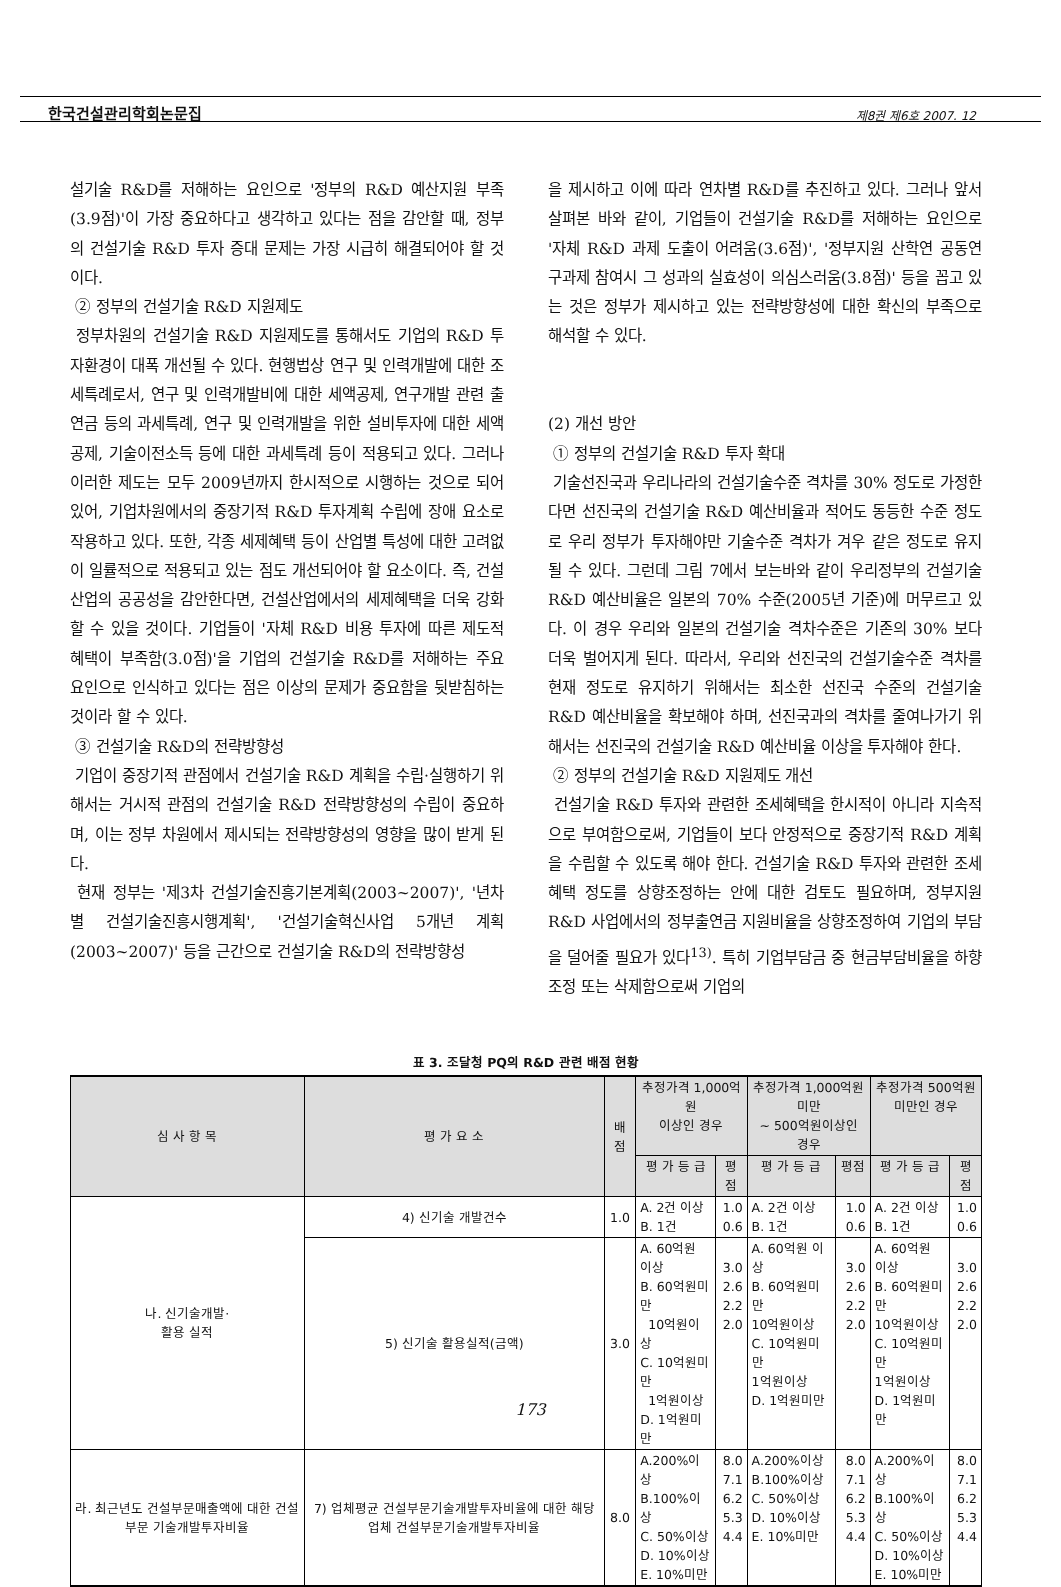한국건설관리학회논문집 제8권 제6호 2007. 12
설기술 R&D를 저해하는 요인으로 '정부의 R&D 예산지원 부족(3.9점)'이 가장 중요하다고 생각하고 있다는 점을 감안할 때, 정부의 건설기술 R&D 투자 증대 문제는 가장 시급히 해결되어야 할 것이다.
② 정부의 건설기술 R&D 지원제도
정부차원의 건설기술 R&D 지원제도를 통해서도 기업의 R&D 투자환경이 대폭 개선될 수 있다. 현행법상 연구 및 인력개발에 대한 조세특례로서, 연구 및 인력개발비에 대한 세액공제, 연구개발 관련 출연금 등의 과세특례, 연구 및 인력개발을 위한 설비투자에 대한 세액공제, 기술이전소득 등에 대한 과세특례 등이 적용되고 있다. 그러나 이러한 제도는 모두 2009년까지 한시적으로 시행하는 것으로 되어있어, 기업차원에서의 중장기적 R&D 투자계획 수립에 장애 요소로 작용하고 있다. 또한, 각종 세제혜택 등이 산업별 특성에 대한 고려없이 일률적으로 적용되고 있는 점도 개선되어야 할 요소이다. 즉, 건설산업의 공공성을 감안한다면, 건설산업에서의 세제혜택을 더욱 강화할 수 있을 것이다. 기업들이 '자체 R&D 비용 투자에 따른 제도적 혜택이 부족함(3.0점)'을 기업의 건설기술 R&D를 저해하는 주요 요인으로 인식하고 있다는 점은 이상의 문제가 중요함을 뒷받침하는 것이라 할 수 있다.
③ 건설기술 R&D의 전략방향성
기업이 중장기적 관점에서 건설기술 R&D 계획을 수립·실행하기 위해서는 거시적 관점의 건설기술 R&D 전략방향성의 수립이 중요하며, 이는 정부 차원에서 제시되는 전략방향성의 영향을 많이 받게 된다.
현재 정부는 '제3차 건설기술진흥기본계획(2003~2007)', '년차별 건설기술진흥시행계획', '건설기술혁신사업 5개년 계획(2003~2007)' 등을 근간으로 건설기술 R&D의 전략방향성
을 제시하고 이에 따라 연차별 R&D를 추진하고 있다. 그러나 앞서 살펴본 바와 같이, 기업들이 건설기술 R&D를 저해하는 요인으로 '자체 R&D 과제 도출이 어려움(3.6점)', '정부지원 산학연 공동연구과제 참여시 그 성과의 실효성이 의심스러움(3.8점)' 등을 꼽고 있는 것은 정부가 제시하고 있는 전략방향성에 대한 확신의 부족으로 해석할 수 있다.
(2) 개선 방안
① 정부의 건설기술 R&D 투자 확대
기술선진국과 우리나라의 건설기술수준 격차를 30% 정도로 가정한다면 선진국의 건설기술 R&D 예산비율과 적어도 동등한 수준 정도로 우리 정부가 투자해야만 기술수준 격차가 겨우 같은 정도로 유지될 수 있다. 그런데 그림 7에서 보는바와 같이 우리정부의 건설기술 R&D 예산비율은 일본의 70% 수준(2005년 기준)에 머무르고 있다. 이 경우 우리와 일본의 건설기술 격차수준은 기존의 30% 보다 더욱 벌어지게 된다. 따라서, 우리와 선진국의 건설기술수준 격차를 현재 정도로 유지하기 위해서는 최소한 선진국 수준의 건설기술 R&D 예산비율을 확보해야 하며, 선진국과의 격차를 줄여나가기 위해서는 선진국의 건설기술 R&D 예산비율 이상을 투자해야 한다.
② 정부의 건설기술 R&D 지원제도 개선
건설기술 R&D 투자와 관련한 조세혜택을 한시적이 아니라 지속적으로 부여함으로써, 기업들이 보다 안정적으로 중장기적 R&D 계획을 수립할 수 있도록 해야 한다. 건설기술 R&D 투자와 관련한 조세혜택 정도를 상향조정하는 안에 대한 검토도 필요하며, 정부지원 R&D 사업에서의 정부출연금 지원비율을 상향조정하여 기업의 부담을 덜어줄 필요가 있다<sup>13)</sup>. 특히 기업부담금 중 현금부담비율을 하향조정 또는 삭제함으로써 기업의
표 3. 조달청 PQ의 R&D 관련 배점 현황
| 심 사 항 목 | 평 가 요 소 | 배점 | 추정가격 1,000억원 이상인 경우 | | 추정가격 1,000억원미만 ~ 500억원이상인 경우 | | 추정가격 500억원 미만인 경우 | |
| --- | --- | --- | --- | --- | --- | --- | --- | --- |
| | | | 평 가 등 급 | 평점 | 평 가 등 급 | 평점 | 평 가 등 급 | 평점 |
| 나. 신기술개발· 활용 실적 | 4) 신기술 개발건수 | 1.0 | A. 2건 이상 B. 1건 | 1.0 0.6 | A. 2건 이상 B. 1건 | 1.0 0.6 | A. 2건 이상 B. 1건 | 1.0 0.6 |
| | 5) 신기술 활용실적(금액) | 3.0 | A. 60억원 이상 B. 60억원미만 10억원이상 C. 10억원미만 1억원이상 D. 1억원미만 | 3.0 2.6 2.2 2.0 | A. 60억원 이상 B. 60억원미만 10억원이상 C. 10억원미만 1억원이상 D. 1억원미만 | 3.0 2.6 2.2 2.0 | A. 60억원 이상 B. 60억원미만 10억원이상 C. 10억원미만 1억원이상 D. 1억원미만 | 3.0 2.6 2.2 2.0 |
| 라. 최근년도 건설부문매출액에 대한 건설부문 기술개발투자비율 | 7) 업체평균 건설부문기술개발투자비율에 대한 해당업체 건설부문기술개발투자비율 | 8.0 | A.200%이상 B.100%이상 C. 50%이상 D. 10%이상 E. 10%미만 | 8.0 7.1 6.2 5.3 4.4 | A.200%이상 B.100%이상 C. 50%이상 D. 10%이상 E. 10%미만 | 8.0 7.1 6.2 5.3 4.4 | A.200%이상 B.100%이상 C. 50%이상 D. 10%이상 E. 10%미만 | 8.0 7.1 6.2 5.3 4.4 |
173